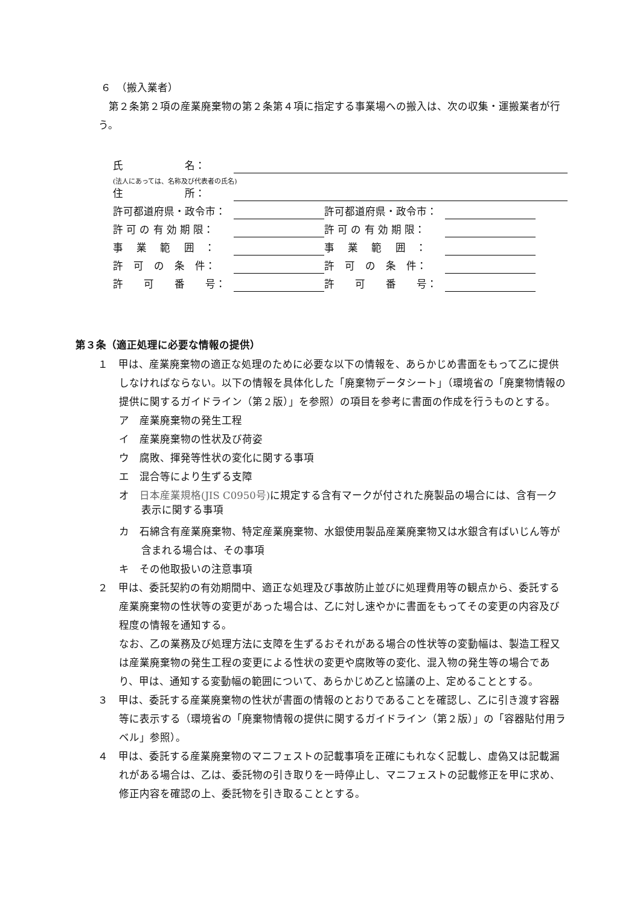６　（搬入業者）
第２条第２項の産業廃棄物の第２条第４項に指定する事業場への搬入は、次の収集・運搬業者が行う。
氏　　　　　　名：
(法人にあっては、名称及び代表者の氏名)
住　　　　　　所：
許可都道府県・政令市： 許可都道府県・政令市：
許 可 の 有 効 期 限： 許 可 の 有 効 期 限：
事　 業 　範　 囲　： 事　 業 　範　 囲　：
許　可　の　条　件： 許　可　の　条　件：
許　　可　　番　　号： 許　　可　　番　　号：
第３条（適正処理に必要な情報の提供）
１　甲は、産業廃棄物の適正な処理のために必要な以下の情報を、あらかじめ書面をもって乙に提供しなければならない。以下の情報を具体化した「廃棄物データシート」（環境省の「廃棄物情報の提供に関するガイドライン（第２版）」を参照）の項目を参考に書面の作成を行うものとする。
ア　産業廃棄物の発生工程
イ　産業廃棄物の性状及び荷姿
ウ　腐敗、揮発等性状の変化に関する事項
エ　混合等により生ずる支障
オ　日本産業規格(JIS C0950号) に規定する含有マークが付された廃製品の場合には、含有一ク表示に関する事項
カ　石綿含有産業廃棄物、特定産業廃棄物、水銀使用製品産業廃棄物又は水銀含有ばいじん等が含まれる場合は、その事項
キ　その他取扱いの注意事項
２　甲は、委託契約の有効期間中、適正な処理及び事故防止並びに処理費用等の観点から、委託する産業廃棄物の性状等の変更があった場合は、乙に対し速やかに書面をもってその変更の内容及び程度の情報を通知する。
なお、乙の業務及び処理方法に支障を生ずるおそれがある場合の性状等の変動幅は、製造工程又は産業廃棄物の発生工程の変更による性状の変更や腐敗等の変化、混入物の発生等の場合であり、甲は、通知する変動幅の範囲について、あらかじめ乙と協議の上、定めることとする。
３　甲は、委託する産業廃棄物の性状が書面の情報のとおりであることを確認し、乙に引き渡す容器等に表示する（環境省の「廃棄物情報の提供に関するガイドライン（第２版）」の「容器貼付用ラベル」参照）。
４　甲は、委託する産業廃棄物のマニフェストの記載事項を正確にもれなく記載し、虚偽又は記載漏れがある場合は、乙は、委託物の引き取りを一時停止し、マニフェストの記載修正を甲に求め、修正内容を確認の上、委託物を引き取ることとする。